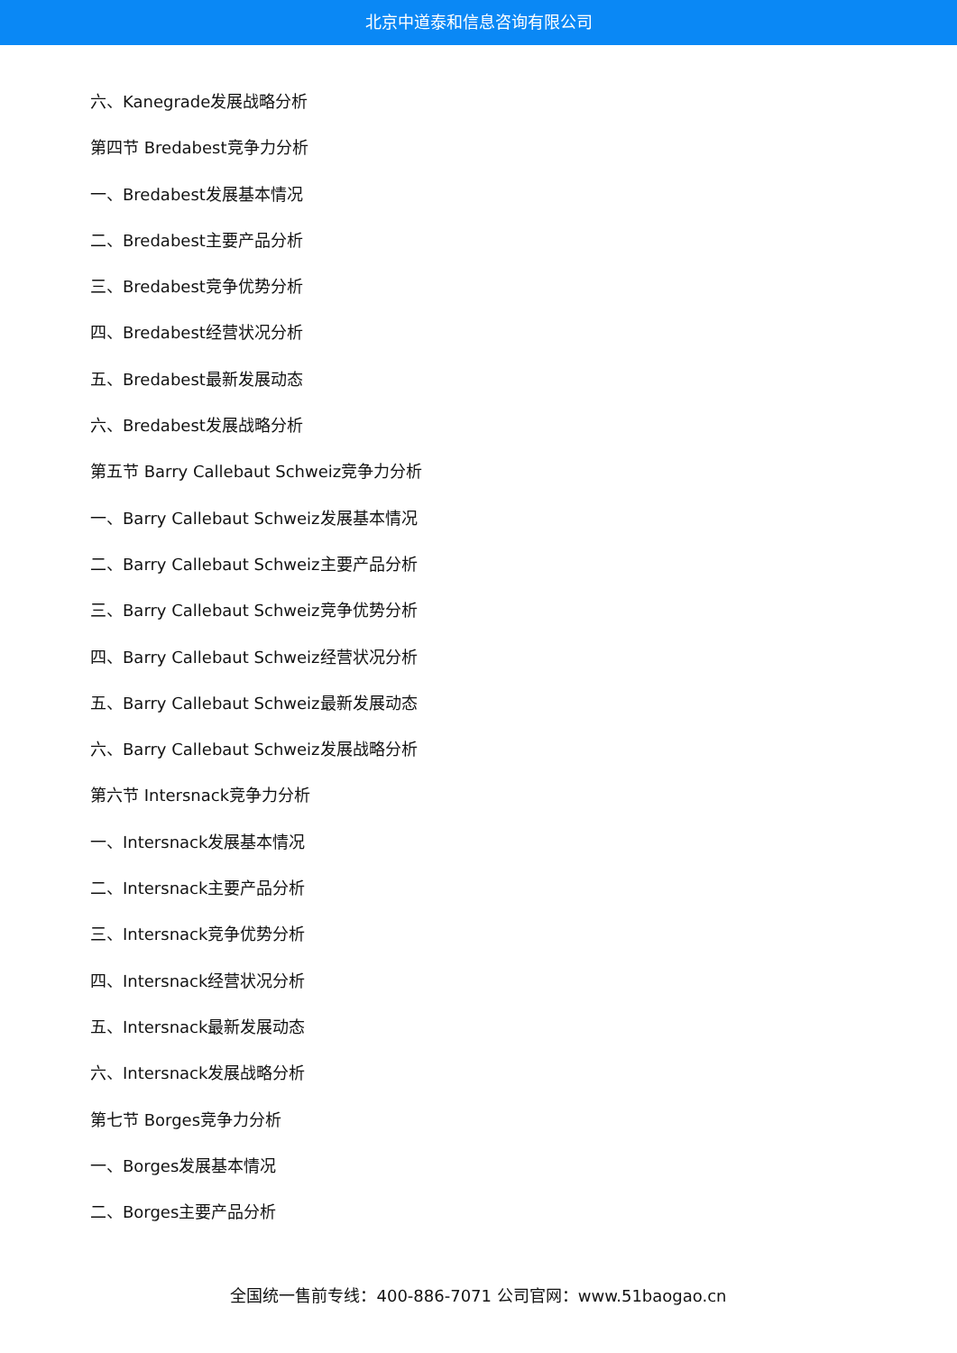北京中道泰和信息咨询有限公司
六、Kanegrade发展战略分析
第四节 Bredabest竞争力分析
一、Bredabest发展基本情况
二、Bredabest主要产品分析
三、Bredabest竞争优势分析
四、Bredabest经营状况分析
五、Bredabest最新发展动态
六、Bredabest发展战略分析
第五节 Barry Callebaut Schweiz竞争力分析
一、Barry Callebaut Schweiz发展基本情况
二、Barry Callebaut Schweiz主要产品分析
三、Barry Callebaut Schweiz竞争优势分析
四、Barry Callebaut Schweiz经营状况分析
五、Barry Callebaut Schweiz最新发展动态
六、Barry Callebaut Schweiz发展战略分析
第六节 Intersnack竞争力分析
一、Intersnack发展基本情况
二、Intersnack主要产品分析
三、Intersnack竞争优势分析
四、Intersnack经营状况分析
五、Intersnack最新发展动态
六、Intersnack发展战略分析
第七节 Borges竞争力分析
一、Borges发展基本情况
二、Borges主要产品分析
全国统一售前专线：400-886-7071 公司官网：www.51baogao.cn